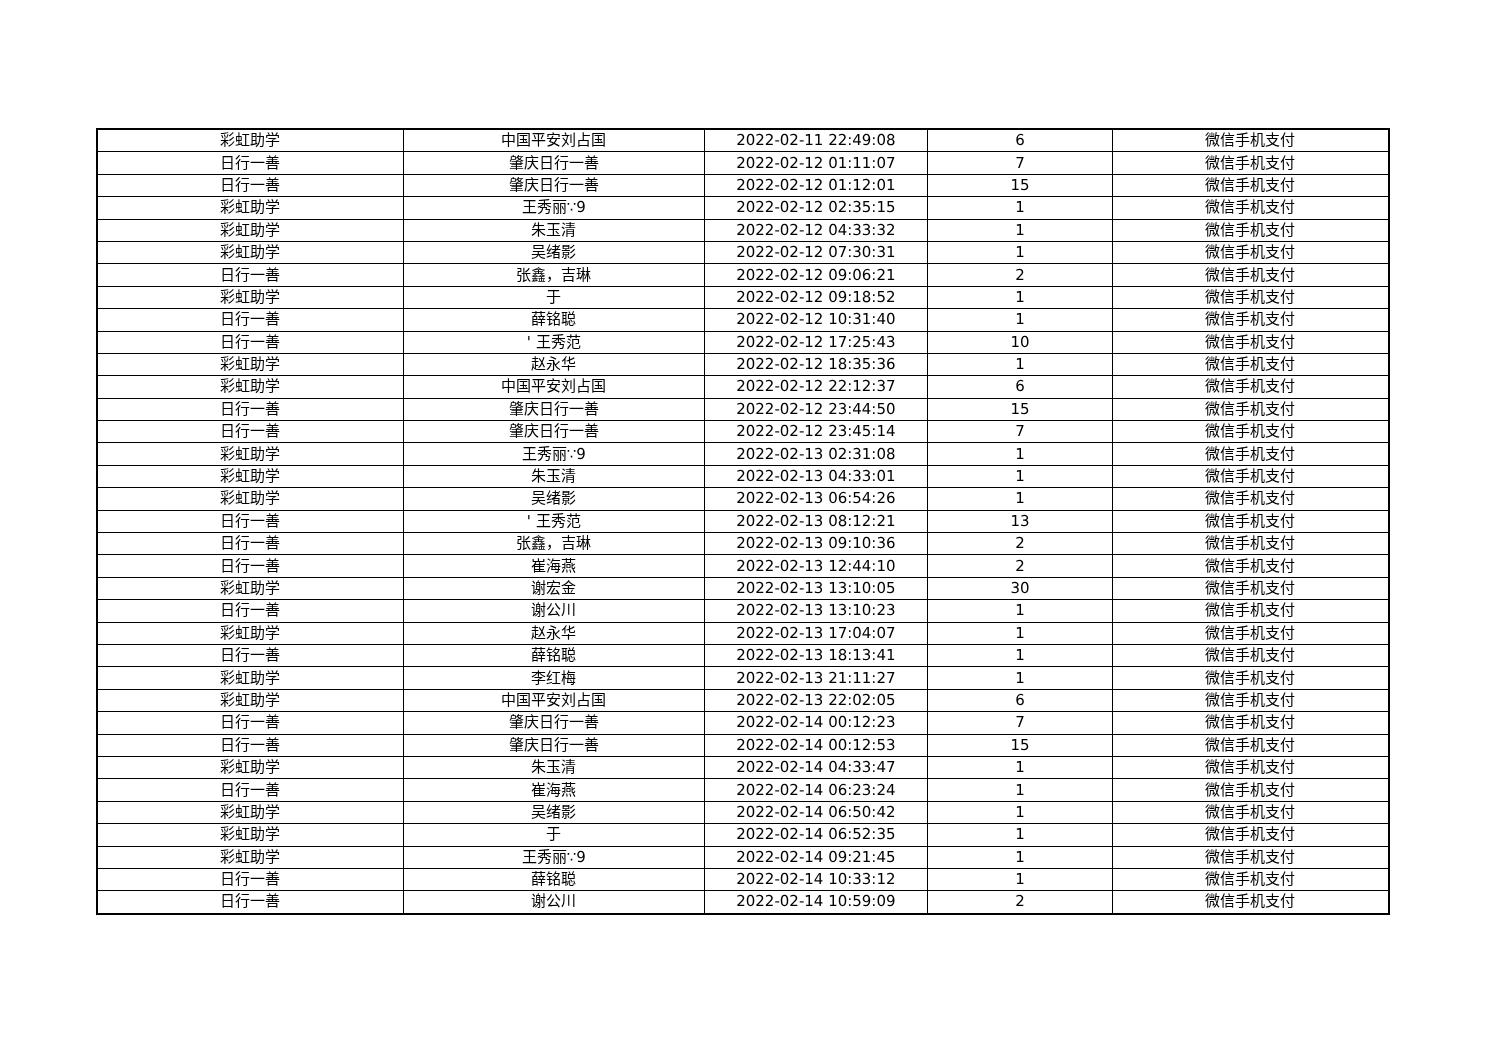| 彩虹助学 | 中国平安刘占国 | 2022-02-11 22:49:08 | 6 | 微信手机支付 |
| 日行一善 | 肇庆日行一善 | 2022-02-12 01:11:07 | 7 | 微信手机支付 |
| 日行一善 | 肇庆日行一善 | 2022-02-12 01:12:01 | 15 | 微信手机支付 |
| 彩虹助学 | 王秀丽∵9 | 2022-02-12 02:35:15 | 1 | 微信手机支付 |
| 彩虹助学 | 朱玉清 | 2022-02-12 04:33:32 | 1 | 微信手机支付 |
| 彩虹助学 | 吴绪影 | 2022-02-12 07:30:31 | 1 | 微信手机支付 |
| 日行一善 | 张鑫，吉琳 | 2022-02-12 09:06:21 | 2 | 微信手机支付 |
| 彩虹助学 | 于 | 2022-02-12 09:18:52 | 1 | 微信手机支付 |
| 日行一善 | 薛铭聪 | 2022-02-12 10:31:40 | 1 | 微信手机支付 |
| 日行一善 | ' 王秀范 | 2022-02-12 17:25:43 | 10 | 微信手机支付 |
| 彩虹助学 | 赵永华 | 2022-02-12 18:35:36 | 1 | 微信手机支付 |
| 彩虹助学 | 中国平安刘占国 | 2022-02-12 22:12:37 | 6 | 微信手机支付 |
| 日行一善 | 肇庆日行一善 | 2022-02-12 23:44:50 | 15 | 微信手机支付 |
| 日行一善 | 肇庆日行一善 | 2022-02-12 23:45:14 | 7 | 微信手机支付 |
| 彩虹助学 | 王秀丽∵9 | 2022-02-13 02:31:08 | 1 | 微信手机支付 |
| 彩虹助学 | 朱玉清 | 2022-02-13 04:33:01 | 1 | 微信手机支付 |
| 彩虹助学 | 吴绪影 | 2022-02-13 06:54:26 | 1 | 微信手机支付 |
| 日行一善 | ' 王秀范 | 2022-02-13 08:12:21 | 13 | 微信手机支付 |
| 日行一善 | 张鑫，吉琳 | 2022-02-13 09:10:36 | 2 | 微信手机支付 |
| 日行一善 | 崔海燕 | 2022-02-13 12:44:10 | 2 | 微信手机支付 |
| 彩虹助学 | 谢宏金 | 2022-02-13 13:10:05 | 30 | 微信手机支付 |
| 日行一善 | 谢公川 | 2022-02-13 13:10:23 | 1 | 微信手机支付 |
| 彩虹助学 | 赵永华 | 2022-02-13 17:04:07 | 1 | 微信手机支付 |
| 日行一善 | 薛铭聪 | 2022-02-13 18:13:41 | 1 | 微信手机支付 |
| 彩虹助学 | 李红梅 | 2022-02-13 21:11:27 | 1 | 微信手机支付 |
| 彩虹助学 | 中国平安刘占国 | 2022-02-13 22:02:05 | 6 | 微信手机支付 |
| 日行一善 | 肇庆日行一善 | 2022-02-14 00:12:23 | 7 | 微信手机支付 |
| 日行一善 | 肇庆日行一善 | 2022-02-14 00:12:53 | 15 | 微信手机支付 |
| 彩虹助学 | 朱玉清 | 2022-02-14 04:33:47 | 1 | 微信手机支付 |
| 日行一善 | 崔海燕 | 2022-02-14 06:23:24 | 1 | 微信手机支付 |
| 彩虹助学 | 吴绪影 | 2022-02-14 06:50:42 | 1 | 微信手机支付 |
| 彩虹助学 | 于 | 2022-02-14 06:52:35 | 1 | 微信手机支付 |
| 彩虹助学 | 王秀丽∵9 | 2022-02-14 09:21:45 | 1 | 微信手机支付 |
| 日行一善 | 薛铭聪 | 2022-02-14 10:33:12 | 1 | 微信手机支付 |
| 日行一善 | 谢公川 | 2022-02-14 10:59:09 | 2 | 微信手机支付 |